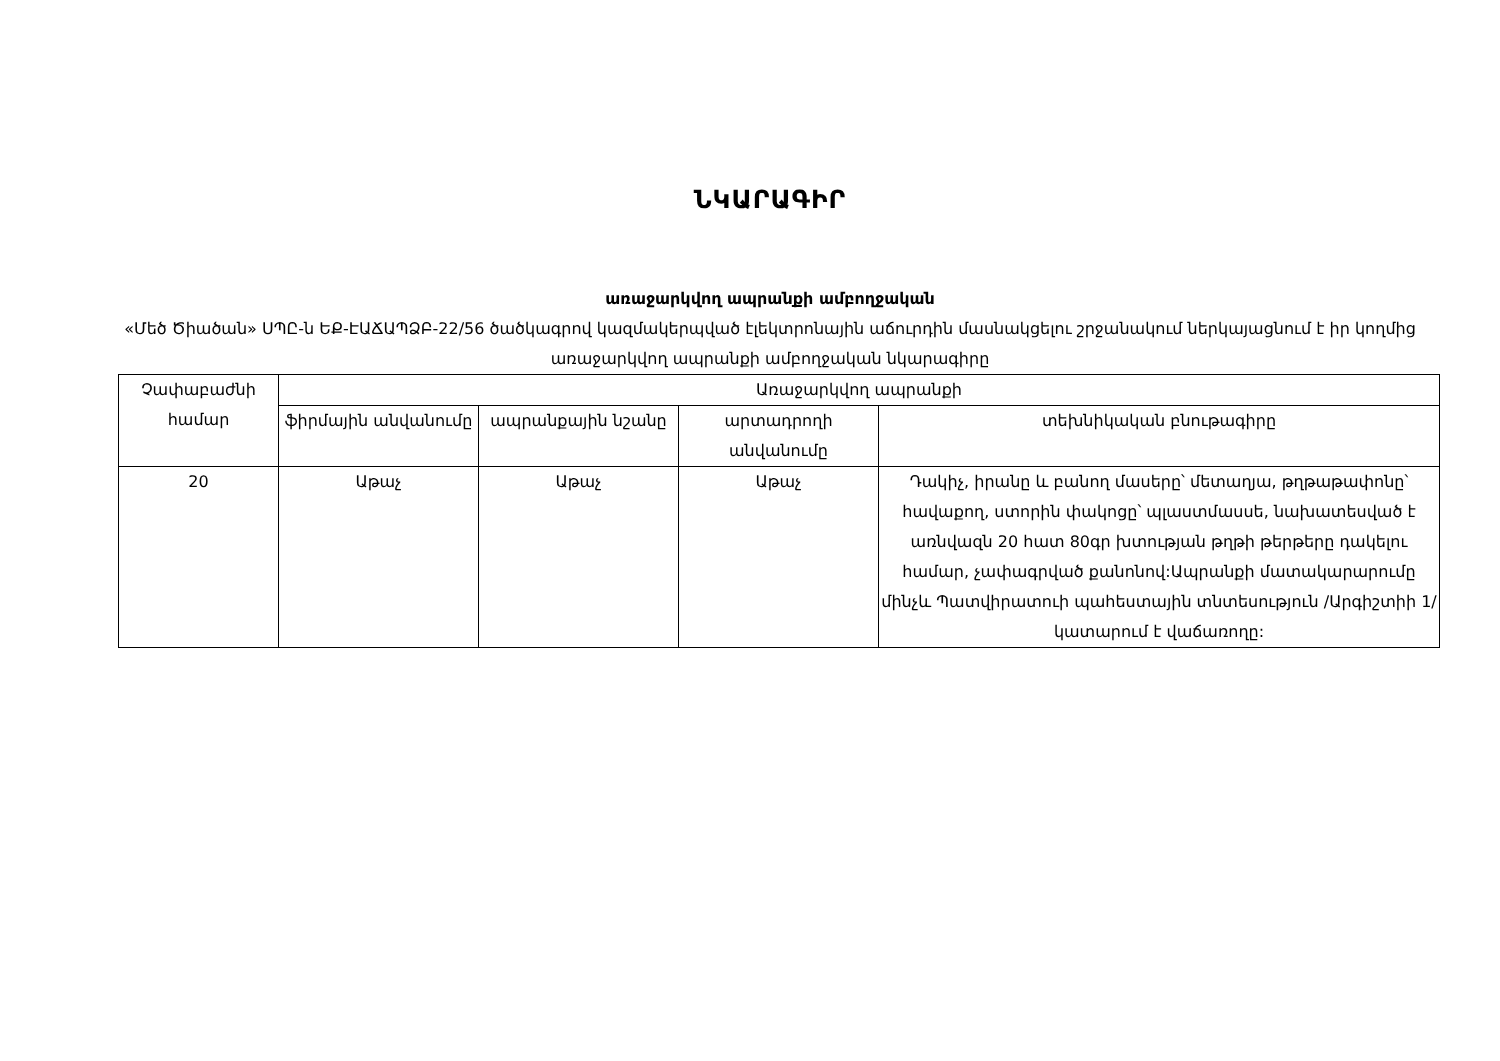ՆԿԱՐԱԳԻՐ
առաջարկվող ապրանքի ամբողջական
«Մեծ Ծիածան» ՍՊԸ-ն ԵՔ-ԷԱՃԱՊՁԲ-22/56 ծածկագրով կազմակերպված էլեկտրոնային աճուրդին մասնակցելու շրջանակում ներկայացնում է իր կողմից առաջարկվող ապրանքի ամբողջական նկարագիրը
| Չափաբաժնի համար | Առաջարկվող ապրանքի | | | |
| --- | --- | --- | --- | --- |
| | ֆիրմային անվանումը | ապրանքային նշանը | արտադրողի անվանումը | տեխնիկական բնութագիրը |
| 20 | Աթաչ | Աթաչ | Աթաչ | Դակիչ, իրանը և բանող մասերը՝ մետաղյա, թղթաթափոնը՝ հավաքող, ստորին փակոցը՝ պլաստմասսե, նախատեսված է առնվազն 20 հատ 80գր խտության թղթի թերթերը դակելու համար, չափագրված քանոնով:Ապրանքի մատակարարումը մինչև Պատվիրատուի պահեստային տնտեսություն /Արգիշտիի 1/ կատարում է վաճառողը: |